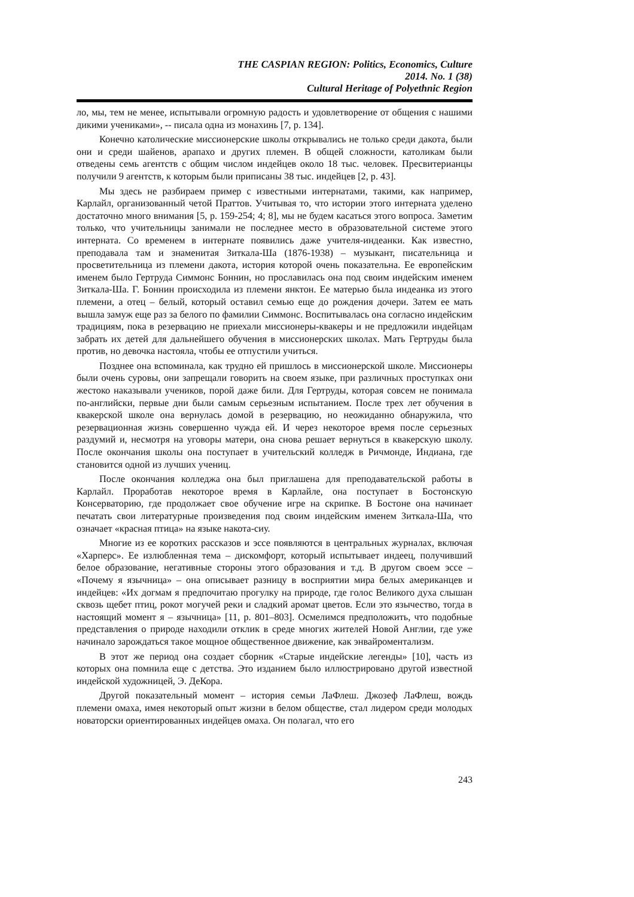THE CASPIAN REGION: Politics, Economics, Culture
2014. No. 1 (38)
Cultural Heritage of Polyethnic Region
ло, мы, тем не менее, испытывали огромную радость и удовлетворение от общения с нашими дикими учениками», -- писала одна из монахинь [7, p. 134].
Конечно католические миссионерские школы открывались не только среди дакота, были они и среди шайенов, арапахо и других племен. В общей сложности, католикам были отведены семь агентств с общим числом индейцев около 18 тыс. человек. Пресвитерианцы получили 9 агентств, к которым были приписаны 38 тыс. индейцев [2, p. 43].
Мы здесь не разбираем пример с известными интернатами, такими, как например, Карлайл, организованный четой Праттов. Учитывая то, что истории этого интерната уделено достаточно много внимания [5, p. 159-254; 4; 8], мы не будем касаться этого вопроса. Заметим только, что учительницы занимали не последнее место в образовательной системе этого интерната. Со временем в интернате появились даже учителя-индеанки. Как известно, преподавала там и знаменитая Зиткала-Ша (1876-1938) – музыкант, писательница и просветительница из племени дакота, история которой очень показательна. Ее европейским именем было Гертруда Симмонс Боннин, но прославилась она под своим индейским именем Зиткала-Ша. Г. Боннин происходила из племени янктон. Ее матерью была индеанка из этого племени, а отец – белый, который оставил семью еще до рождения дочери. Затем ее мать вышла замуж еще раз за белого по фамилии Симмонс. Воспитывалась она согласно индейским традициям, пока в резервацию не приехали миссионеры-квакеры и не предложили индейцам забрать их детей для дальнейшего обучения в миссионерских школах. Мать Гертруды была против, но девочка настояла, чтобы ее отпустили учиться.
Позднее она вспоминала, как трудно ей пришлось в миссионерской школе. Миссионеры были очень суровы, они запрещали говорить на своем языке, при различных проступках они жестоко наказывали учеников, порой даже били. Для Гертруды, которая совсем не понимала по-английски, первые дни были самым серьезным испытанием. После трех лет обучения в квакерской школе она вернулась домой в резервацию, но неожиданно обнаружила, что резервационная жизнь совершенно чужда ей. И через некоторое время после серьезных раздумий и, несмотря на уговоры матери, она снова решает вернуться в квакерскую школу. После окончания школы она поступает в учительский колледж в Ричмонде, Индиана, где становится одной из лучших учениц.
После окончания колледжа она был приглашена для преподавательской работы в Карлайл. Проработав некоторое время в Карлайле, она поступает в Бостонскую Консерваторию, где продолжает свое обучение игре на скрипке. В Бостоне она начинает печатать свои литературные произведения под своим индейским именем Зиткала-Ша, что означает «красная птица» на языке накота-сиу.
Многие из ее коротких рассказов и эссе появляются в центральных журналах, включая «Харперс». Ее излюбленная тема – дискомфорт, который испытывает индеец, получивший белое образование, негативные стороны этого образования и т.д. В другом своем эссе – «Почему я язычница» – она описывает разницу в восприятии мира белых американцев и индейцев: «Их догмам я предпочитаю прогулку на природе, где голос Великого духа слышан сквозь щебет птиц, рокот могучей реки и сладкий аромат цветов. Если это язычество, тогда в настоящий момент я – язычница» [11, p. 801–803]. Осмелимся предположить, что подобные представления о природе находили отклик в среде многих жителей Новой Англии, где уже начинало зарождаться такое мощное общественное движение, как энвайроментализм.
В этот же период она создает сборник «Старые индейские легенды» [10], часть из которых она помнила еще с детства. Это изданием было иллюстрировано другой известной индейской художницей, Э. ДеКора.
Другой показательный момент – история семьи ЛаФлеш. Джозеф ЛаФлеш, вождь племени омаха, имея некоторый опыт жизни в белом обществе, стал лидером среди молодых новаторски ориентированных индейцев омаха. Он полагал, что его
243